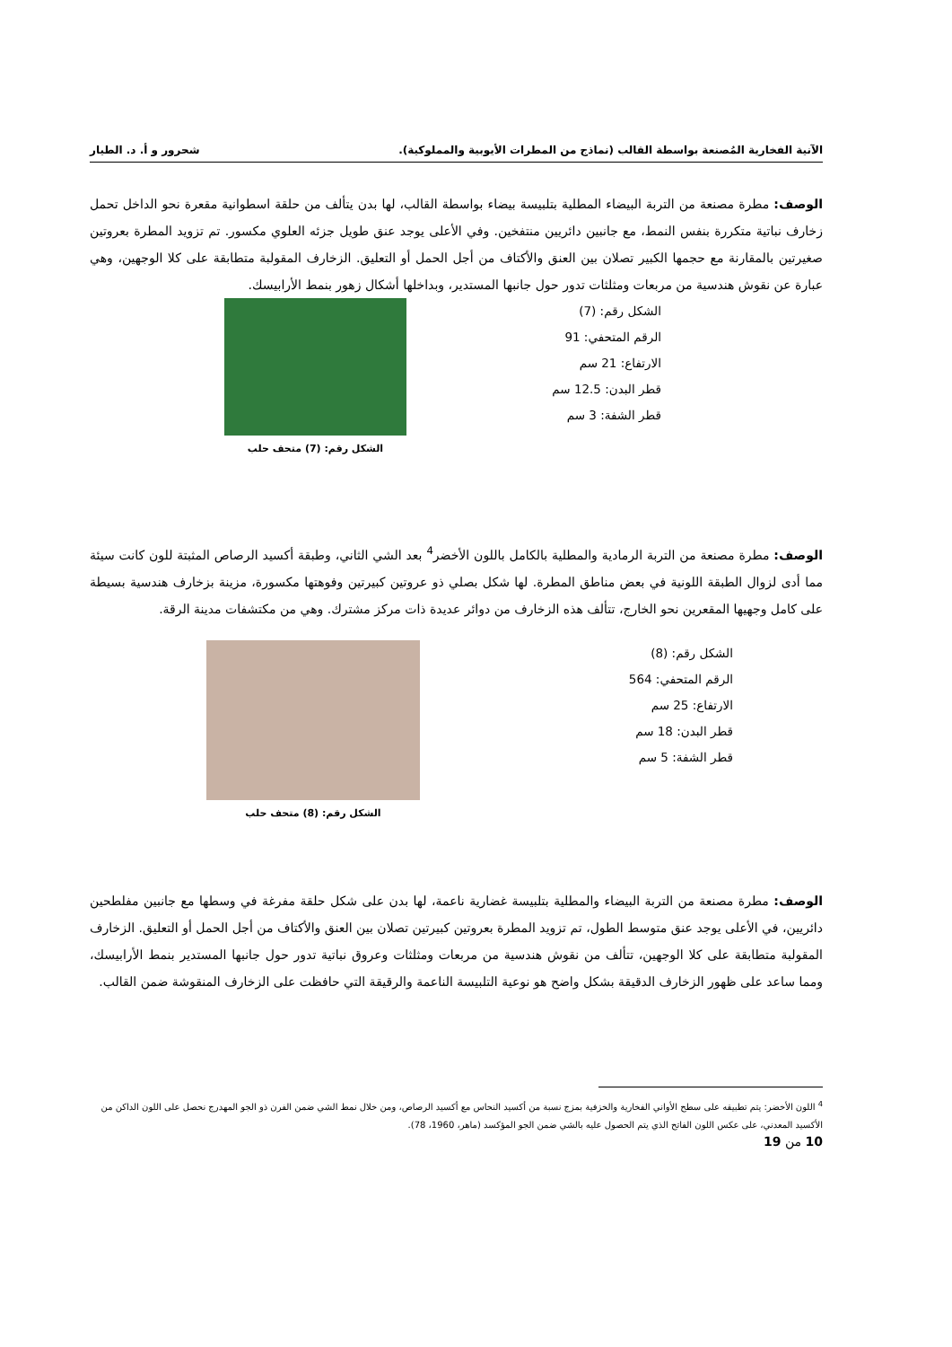الآنية الفخارية المُصنعة بواسطة القالب (نماذج من المطرات الأيوبية والمملوكية). شحرور و أ. د. الطيار
الوصف: مطرة مصنعة من التربة البيضاء المطلية بتلبيسة بيضاء بواسطة القالب، لها بدن يتألف من حلقة اسطوانية مقعرة نحو الداخل تحمل زخارف نباتية متكررة بنفس النمط، مع جانبين دائريين منتفخين. وفي الأعلى يوجد عنق طويل جزئه العلوي مكسور. تم تزويد المطرة بعروتين صغيرتين بالمقارنة مع حجمها الكبير تصلان بين العنق والأكتاف من أجل الحمل أو التعليق. الزخارف المقولبة متطابقة على كلا الوجهين، وهي عبارة عن نقوش هندسية من مربعات ومثلثات تدور حول جانبها المستدير، وبداخلها أشكال زهور بنمط الأرابيسك.
الشكل رقم: (7)
الرقم المتحفي: 91
الارتفاع: 21 سم
قطر البدن: 12.5 سم
قطر الشفة: 3 سم
الشكل رقم: (7) متحف حلب
الوصف: مطرة مصنعة من التربة الرمادية والمطلية بالكامل باللون الأخضر<sup>4</sup> بعد الشي الثاني، وطبقة أكسيد الرصاص المثبتة للون كانت سيئة مما أدى لزوال الطبقة اللونية في بعض مناطق المطرة. لها شكل بصلي ذو عروتين كبيرتين وفوهتها مكسورة، مزينة بزخارف هندسية بسيطة على كامل وجهيها المقعرين نحو الخارج، تتألف هذه الزخارف من دوائر عديدة ذات مركز مشترك. وهي من مكتشفات مدينة الرقة.
الشكل رقم: (8)
الرقم المتحفي: 564
الارتفاع: 25 سم
قطر البدن: 18 سم
قطر الشفة: 5 سم
الشكل رقم: (8) متحف حلب
الوصف: مطرة مصنعة من التربة البيضاء والمطلية بتلبيسة غضارية ناعمة، لها بدن على شكل حلقة مفرغة في وسطها مع جانبين مفلطحين دائريين، في الأعلى يوجد عنق متوسط الطول، تم تزويد المطرة بعروتين كبيرتين تصلان بين العنق والأكتاف من أجل الحمل أو التعليق. الزخارف المقولبة متطابقة على كلا الوجهين، تتألف من نقوش هندسية من مربعات ومثلثات وعروق نباتية تدور حول جانبها المستدير بنمط الأرابيسك، ومما ساعد على ظهور الزخارف الدقيقة بشكل واضح هو نوعية التلبيسة الناعمة والرقيقة التي حافظت على الزخارف المنقوشة ضمن القالب.
<sup>4</sup> اللون الأخضر: يتم تطبيقه على سطح الأواني الفخارية والخزفية بمزج نسبة من أكسيد النحاس مع أكسيد الرصاص، ومن خلال نمط الشي ضمن الفرن ذو الجو المهدرج نحصل على اللون الداكن من الأكسيد المعدني، على عكس اللون الفاتح الذي يتم الحصول عليه بالشي ضمن الجو المؤكسد (ماهر، 1960، 78).
10 من 19